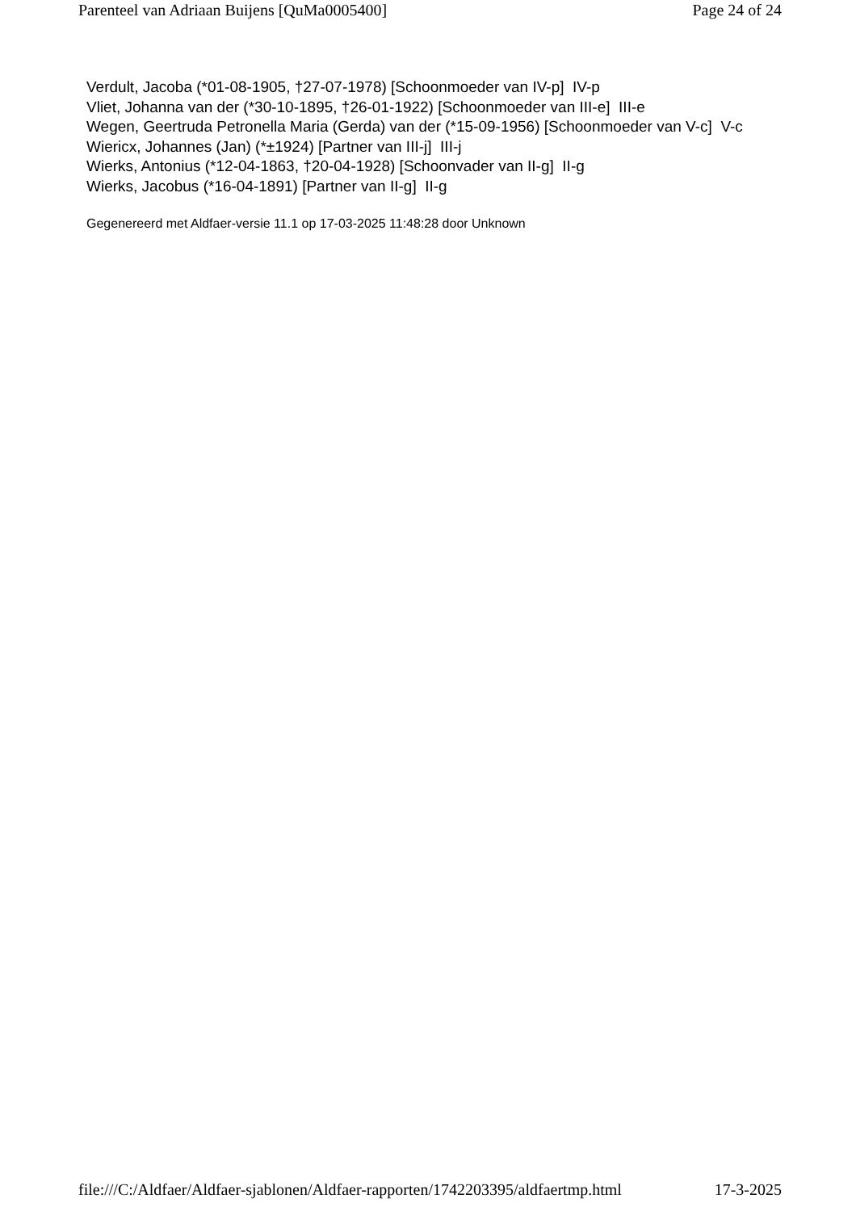Parenteel van Adriaan Buijens [QuMa0005400] Page 24 of 24
Verdult, Jacoba (*01-08-1905, †27-07-1978) [Schoonmoeder van IV-p] IV-p
Vliet, Johanna van der (*30-10-1895, †26-01-1922) [Schoonmoeder van III-e] III-e
Wegen, Geertruda Petronella Maria (Gerda) van der (*15-09-1956) [Schoonmoeder van V-c] V-c
Wiericx, Johannes (Jan) (*±1924) [Partner van III-j] III-j
Wierks, Antonius (*12-04-1863, †20-04-1928) [Schoonvader van II-g] II-g
Wierks, Jacobus (*16-04-1891) [Partner van II-g] II-g
Gegenereerd met Aldfaer-versie 11.1 op 17-03-2025 11:48:28 door Unknown
file:///C:/Aldfaer/Aldfaer-sjablonen/Aldfaer-rapporten/1742203395/aldfaertmp.html 17-3-2025